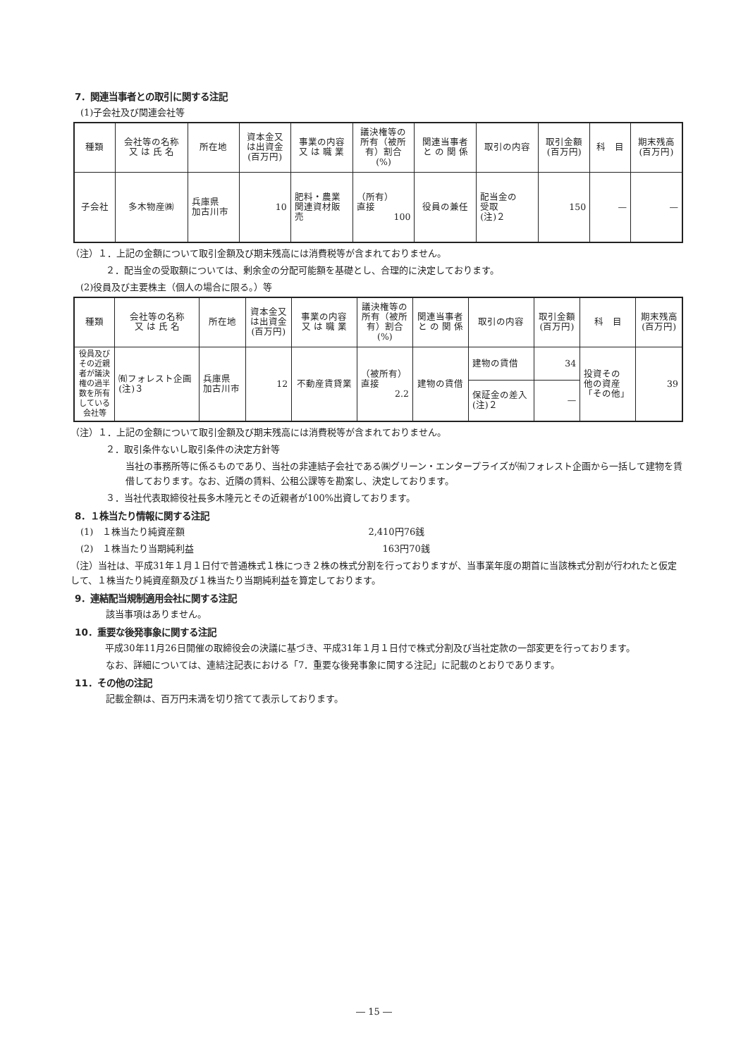7．関連当事者との取引に関する注記
(1)子会社及び関連会社等
| 種類 | 会社等の名称 又 は 氏 名 | 所在地 | 資本金又 は出資金 (百万円) | 事業の内容 又 は 職 業 | 議決権等の 所有（被所 有）割合 (%) | 関連当事者 と の 関 係 | 取引の内容 | 取引金額 (百万円) | 科 目 | 期末残高 (百万円) |
| --- | --- | --- | --- | --- | --- | --- | --- | --- | --- | --- |
| 子会社 | 多木物産㈱ | 兵庫県 加古川市 | 10 | 肥料・農業 関連資材販 売 | （所有） 直接 100 | 役員の兼任 | 配当金の 受取 (注)２ | 150 | — | — |
（注）１．上記の金額について取引金額及び期末残高には消費税等が含まれておりません。
２．配当金の受取額については、剰余金の分配可能額を基礎とし、合理的に決定しております。
(2)役員及び主要株主（個人の場合に限る。）等
| 種類 | 会社等の名称 又 は 氏 名 | 所在地 | 資本金又 は出資金 (百万円) | 事業の内容 又 は 職 業 | 議決権等の 所有（被所 有）割合 (%) | 関連当事者 と の 関 係 | 取引の内容 | 取引金額 (百万円) | 科 目 | 期末残高 (百万円) |
| --- | --- | --- | --- | --- | --- | --- | --- | --- | --- | --- |
| 役員及び その近親 者が議決 権の過半 数を所有 している 会社等 | ㈲フォレスト企画 (注)３ | 兵庫県 加古川市 | 12 | 不動産賃貸業 | （被所有） 直接 2.2 | 建物の賃借 | 建物の賃借 | 34 | 投資その 他の資産 「その他」 | 39 |
| | | | | | | | 保証金の差入 (注)２ | — | | |
（注）１．上記の金額について取引金額及び期末残高には消費税等が含まれておりません。
２．取引条件ないし取引条件の決定方針等
当社の事務所等に係るものであり、当社の非連結子会社である㈱グリーン・エンタープライズが㈲フォレスト企画から一括して建物を賃借しております。なお、近隣の賃料、公租公課等を勘案し、決定しております。
３．当社代表取締役社長多木隆元とその近親者が100%出資しております。
8．１株当たり情報に関する注記
(1)　１株当たり純資産額 2,410円76銭
(2)　１株当たり当期純利益 163円70銭
（注）当社は、平成31年１月１日付で普通株式１株につき２株の株式分割を行っておりますが、当事業年度の期首に当該株式分割が行われたと仮定して、１株当たり純資産額及び１株当たり当期純利益を算定しております。
9．連結配当規制適用会社に関する注記
該当事項はありません。
10．重要な後発事象に関する注記
　平成30年11月26日開催の取締役会の決議に基づき、平成31年１月１日付で株式分割及び当社定款の一部変更を行っております。
なお、詳細については、連結注記表における「7．重要な後発事象に関する注記」に記載のとおりであります。
11．その他の注記
記載金額は、百万円未満を切り捨てて表示しております。
― 15 ―